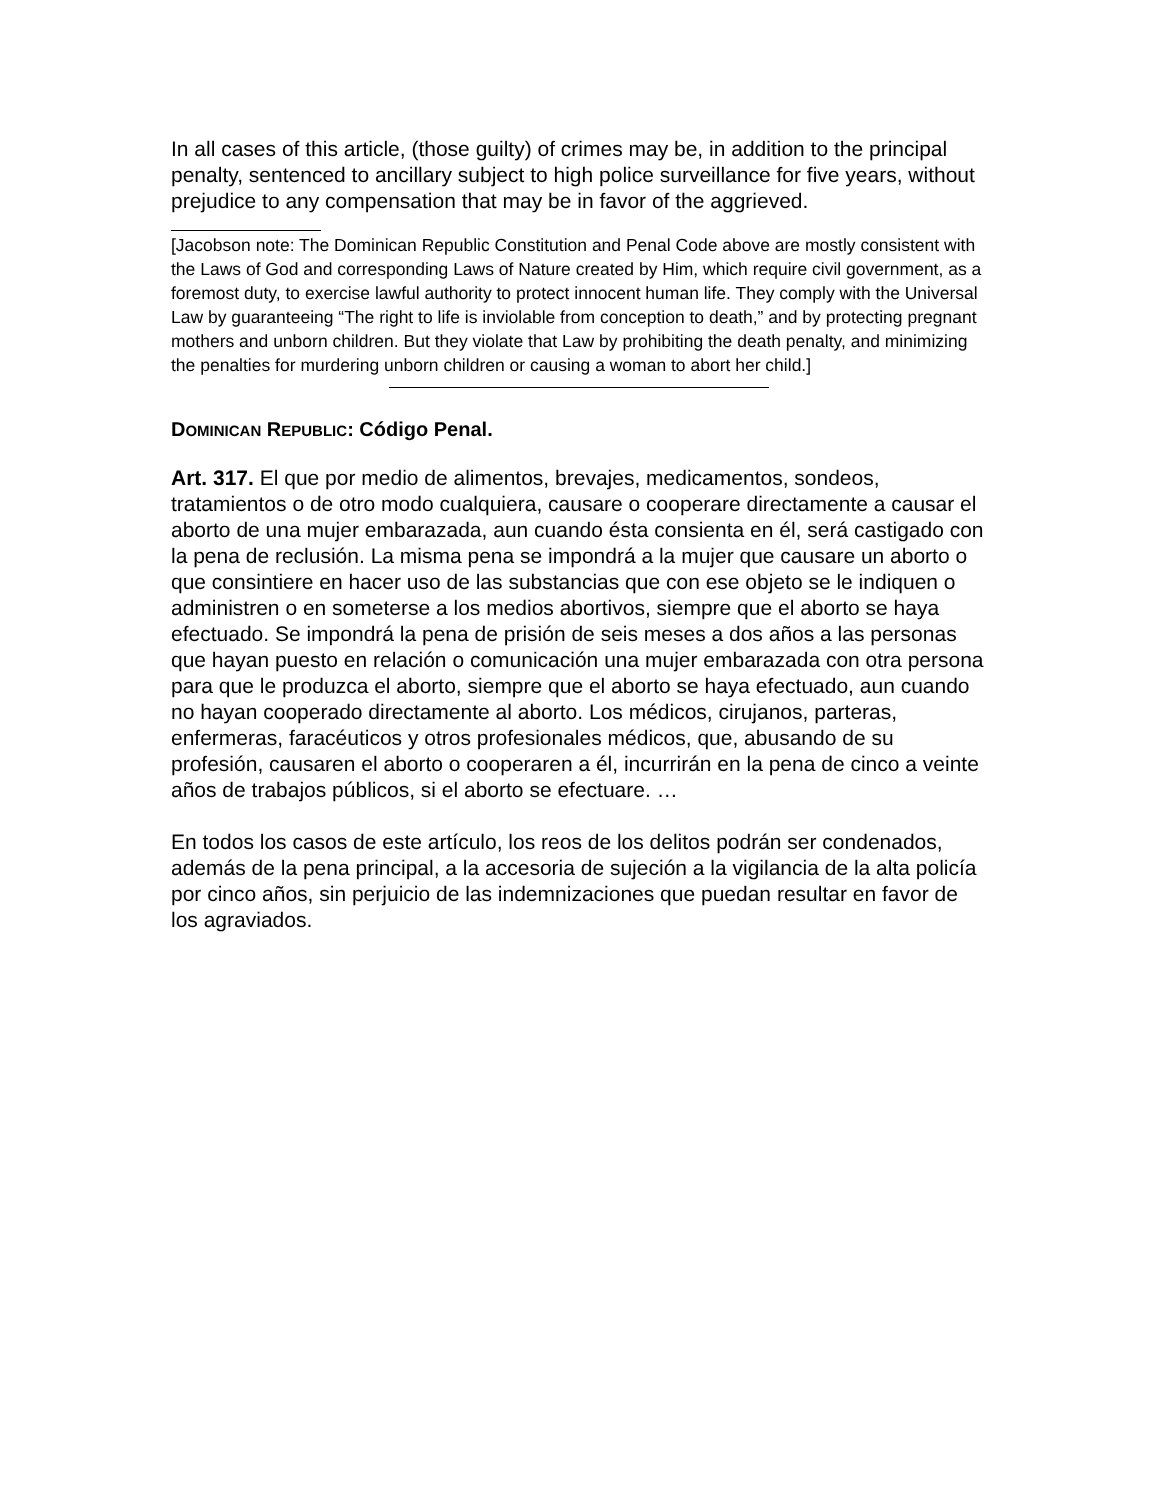In all cases of this article, (those guilty) of crimes may be, in addition to the principal penalty, sentenced to ancillary subject to high police surveillance for five years, without prejudice to any compensation that may be in favor of the aggrieved.
[Jacobson note: The Dominican Republic Constitution and Penal Code above are mostly consistent with the Laws of God and corresponding Laws of Nature created by Him, which require civil government, as a foremost duty, to exercise lawful authority to protect innocent human life. They comply with the Universal Law by guaranteeing “The right to life is inviolable from conception to death,” and by protecting pregnant mothers and unborn children. But they violate that Law by prohibiting the death penalty, and minimizing the penalties for murdering unborn children or causing a woman to abort her child.]
DOMINICAN REPUBLIC: Código Penal.
Art. 317. El que por medio de alimentos, brevajes, medicamentos, sondeos, tratamientos o de otro modo cualquiera, causare o cooperare directamente a causar el aborto de una mujer embarazada, aun cuando ésta consienta en él, será castigado con la pena de reclusión. La misma pena se impondrá a la mujer que causare un aborto o que consintiere en hacer uso de las substancias que con ese objeto se le indiquen o administren o en someterse a los medios abortivos, siempre que el aborto se haya efectuado. Se impondrá la pena de prisión de seis meses a dos años a las personas que hayan puesto en relación o comunicación una mujer embarazada con otra persona para que le produzca el aborto, siempre que el aborto se haya efectuado, aun cuando no hayan cooperado directamente al aborto. Los médicos, cirujanos, parteras, enfermeras, faracéuticos y otros profesionales médicos, que, abusando de su profesión, causaren el aborto o cooperaren a él, incurrirán en la pena de cinco a veinte años de trabajos públicos, si el aborto se efectuare. …
En todos los casos de este artículo, los reos de los delitos podrán ser condenados, además de la pena principal, a la accesoria de sujeción a la vigilancia de la alta policía por cinco años, sin perjuicio de las indemnizaciones que puedan resultar en favor de los agraviados.